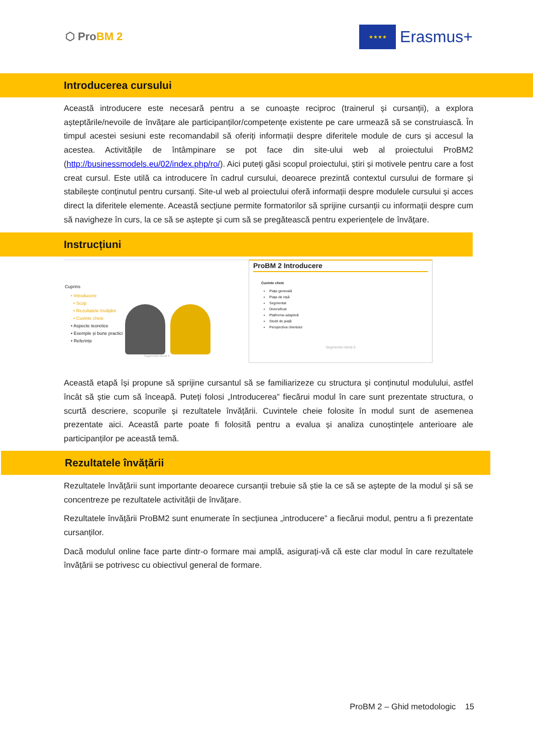⬡ ProBM 2
★★★★
Erasmus+
Introducerea cursului
Această introducere este necesară pentru a se cunoaște reciproc (trainerul și cursanții), a explora așteptările/nevoile de învățare ale participanților/competențe existente pe care urmează să se construiască. În timpul acestei sesiuni este recomandabil să oferiți informații despre diferitele module de curs și accesul la acestea. Activitățile de întâmpinare se pot face din site-ului web al proiectului ProBM2 (http://businessmodels.eu/02/index.php/ro/). Aici puteți găsi scopul proiectului, știri și motivele pentru care a fost creat cursul. Este utilă ca introducere în cadrul cursului, deoarece prezintă contextul cursului de formare și stabilește conținutul pentru cursanți. Site-ul web al proiectului oferă informații despre modulele cursului și acces direct la diferitele elemente. Această secțiune permite formatorilor să sprijine cursanții cu informații despre cum să navigheze în curs, la ce să se aștepte și cum să se pregătească pentru experiențele de învățare.
Instrucțiuni
Cuprins
• Introducere
• Scop
• Rezultatele învățării
• Cuvinte cheie
• Aspecte teoretice
• Exemple și bune practici
• Referințe
Segmentul clienți 2
ProBM 2 Introducere
Cuvinte cheie
Piața generală
Piața de nișă
Segmentat
Diversificat
Platforma adaptivă
Studii de piață
Perspectiva clientului
Segmentul clienți 5
Această etapă își propune să sprijine cursantul să se familiarizeze cu structura și conținutul modulului, astfel încât să știe cum să înceapă. Puteți folosi „Introducerea” fiecărui modul în care sunt prezentate structura, o scurtă descriere, scopurile și rezultatele învățării. Cuvintele cheie folosite în modul sunt de asemenea prezentate aici. Această parte poate fi folosită pentru a evalua și analiza cunoștințele anterioare ale participanților pe această temă.
Rezultatele învățării
Rezultatele învățării sunt importante deoarece cursanții trebuie să știe la ce să se aștepte de la modul și să se concentreze pe rezultatele activității de învățare.
Rezultatele învățării ProBM2 sunt enumerate în secțiunea „introducere” a fiecărui modul, pentru a fi prezentate cursanților.
Dacă modulul online face parte dintr-o formare mai amplă, asigurați-vă că este clar modul în care rezultatele învățării se potrivesc cu obiectivul general de formare.
ProBM 2 – Ghid metodologic 15